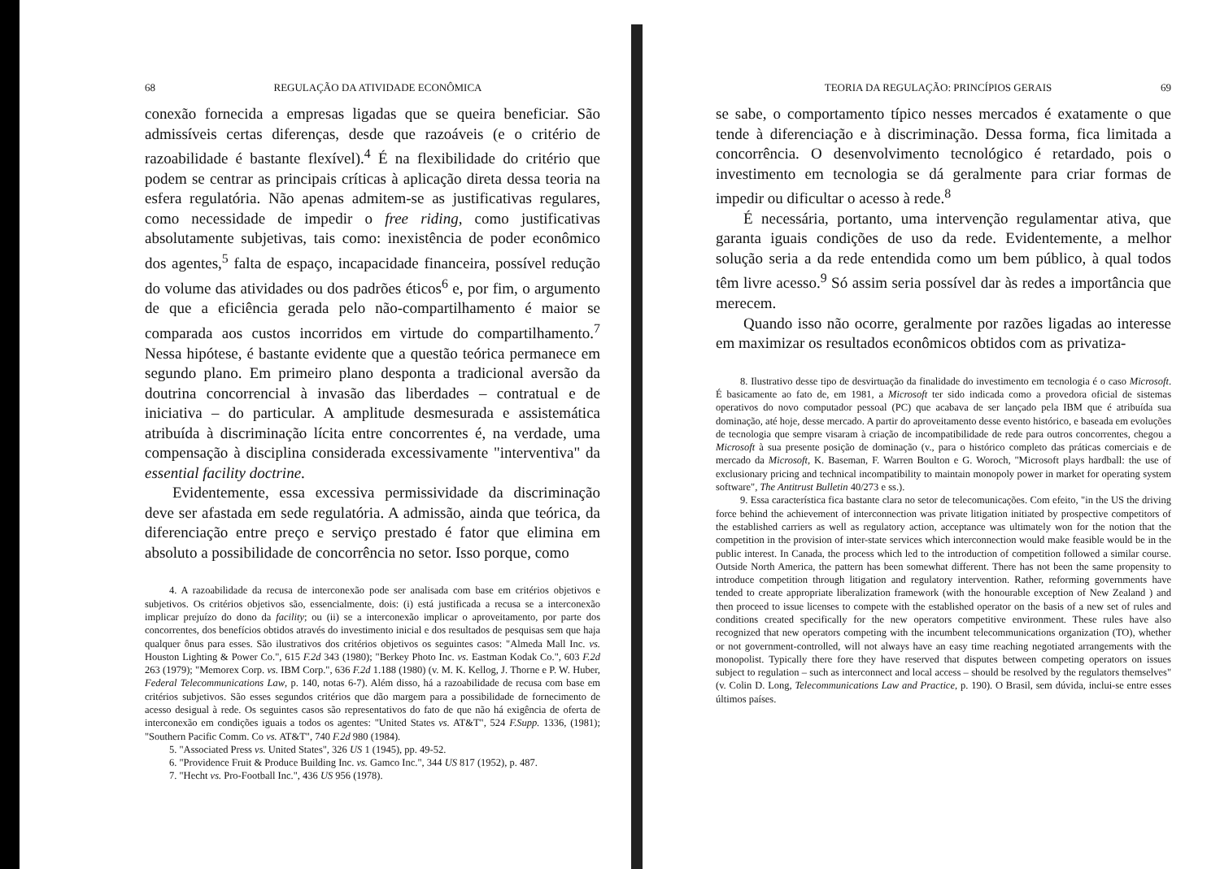68 REGULAÇÃO DA ATIVIDADE ECONÔMICA
conexão fornecida a empresas ligadas que se queira beneficiar. São admissíveis certas diferenças, desde que razoáveis (e o critério de razoabilidade é bastante flexível).<sup>4</sup> É na flexibilidade do critério que podem se centrar as principais críticas à aplicação direta dessa teoria na esfera regulatória. Não apenas admitem-se as justificativas regulares, como necessidade de impedir o free riding, como justificativas absolutamente subjetivas, tais como: inexistência de poder econômico dos agentes,<sup>5</sup> falta de espaço, incapacidade financeira, possível redução do volume das atividades ou dos padrões éticos<sup>6</sup> e, por fim, o argumento de que a eficiência gerada pelo não-compartilhamento é maior se comparada aos custos incorridos em virtude do compartilhamento.<sup>7</sup> Nessa hipótese, é bastante evidente que a questão teórica permanece em segundo plano. Em primeiro plano desponta a tradicional aversão da doutrina concorrencial à invasão das liberdades – contratual e de iniciativa – do particular. A amplitude desmesurada e assistemática atribuída à discriminação lícita entre concorrentes é, na verdade, uma compensação à disciplina considerada excessivamente "interventiva" da essential facility doctrine.
Evidentemente, essa excessiva permissividade da discriminação deve ser afastada em sede regulatória. A admissão, ainda que teórica, da diferenciação entre preço e serviço prestado é fator que elimina em absoluto a possibilidade de concorrência no setor. Isso porque, como
4. A razoabilidade da recusa de interconexão pode ser analisada com base em critérios objetivos e subjetivos. Os critérios objetivos são, essencialmente, dois: (i) está justificada a recusa se a interconexão implicar prejuízo do dono da facility; ou (ii) se a interconexão implicar o aproveitamento, por parte dos concorrentes, dos benefícios obtidos através do investimento inicial e dos resultados de pesquisas sem que haja qualquer ônus para esses. São ilustrativos dos critérios objetivos os seguintes casos: "Almeda Mall Inc. vs. Houston Lighting & Power Co.", 615 F.2d 343 (1980); "Berkey Photo Inc. vs. Eastman Kodak Co.", 603 F.2d 263 (1979); "Memorex Corp. vs. IBM Corp.", 636 F.2d 1.188 (1980) (v. M. K. Kellog, J. Thorne e P. W. Huber, Federal Telecommunications Law, p. 140, notas 6-7). Além disso, há a razoabilidade de recusa com base em critérios subjetivos. São esses segundos critérios que dão margem para a possibilidade de fornecimento de acesso desigual à rede. Os seguintes casos são representativos do fato de que não há exigência de oferta de interconexão em condições iguais a todos os agentes: "United States vs. AT&T", 524 F.Supp. 1336, (1981); "Southern Pacific Comm. Co vs. AT&T", 740 F.2d 980 (1984).
5. "Associated Press vs. United States", 326 US 1 (1945), pp. 49-52.
6. "Providence Fruit & Produce Building Inc. vs. Gamco Inc.", 344 US 817 (1952), p. 487.
7. "Hecht vs. Pro-Football Inc.", 436 US 956 (1978).
TEORIA DA REGULAÇÃO: PRINCÍPIOS GERAIS 69
se sabe, o comportamento típico nesses mercados é exatamente o que tende à diferenciação e à discriminação. Dessa forma, fica limitada a concorrência. O desenvolvimento tecnológico é retardado, pois o investimento em tecnologia se dá geralmente para criar formas de impedir ou dificultar o acesso à rede.<sup>8</sup>
É necessária, portanto, uma intervenção regulamentar ativa, que garanta iguais condições de uso da rede. Evidentemente, a melhor solução seria a da rede entendida como um bem público, à qual todos têm livre acesso.<sup>9</sup> Só assim seria possível dar às redes a importância que merecem.
Quando isso não ocorre, geralmente por razões ligadas ao interesse em maximizar os resultados econômicos obtidos com as privatiza-
8. Ilustrativo desse tipo de desvirtuação da finalidade do investimento em tecnologia é o caso Microsoft. É basicamente ao fato de, em 1981, a Microsoft ter sido indicada como a provedora oficial de sistemas operativos do novo computador pessoal (PC) que acabava de ser lançado pela IBM que é atribuída sua dominação, até hoje, desse mercado. A partir do aproveitamento desse evento histórico, e baseada em evoluções de tecnologia que sempre visaram à criação de incompatibilidade de rede para outros concorrentes, chegou a Microsoft à sua presente posição de dominação (v., para o histórico completo das práticas comerciais e de mercado da Microsoft, K. Baseman, F. Warren Boulton e G. Woroch, "Microsoft plays hardball: the use of exclusionary pricing and technical incompatibility to maintain monopoly power in market for operating system software", The Antitrust Bulletin 40/273 e ss.).
9. Essa característica fica bastante clara no setor de telecomunicações. Com efeito, "in the US the driving force behind the achievement of interconnection was private litigation initiated by prospective competitors of the established carriers as well as regulatory action, acceptance was ultimately won for the notion that the competition in the provision of inter-state services which interconnection would make feasible would be in the public interest. In Canada, the process which led to the introduction of competition followed a similar course. Outside North America, the pattern has been somewhat different. There has not been the same propensity to introduce competition through litigation and regulatory intervention. Rather, reforming governments have tended to create appropriate liberalization framework (with the honourable exception of New Zealand ) and then proceed to issue licenses to compete with the established operator on the basis of a new set of rules and conditions created specifically for the new operators competitive environment. These rules have also recognized that new operators competing with the incumbent telecommunications organization (TO), whether or not government-controlled, will not always have an easy time reaching negotiated arrangements with the monopolist. Typically there fore they have reserved that disputes between competing operators on issues subject to regulation – such as interconnect and local access – should be resolved by the regulators themselves" (v. Colin D. Long, Telecommunications Law and Practice, p. 190). O Brasil, sem dúvida, inclui-se entre esses últimos países.